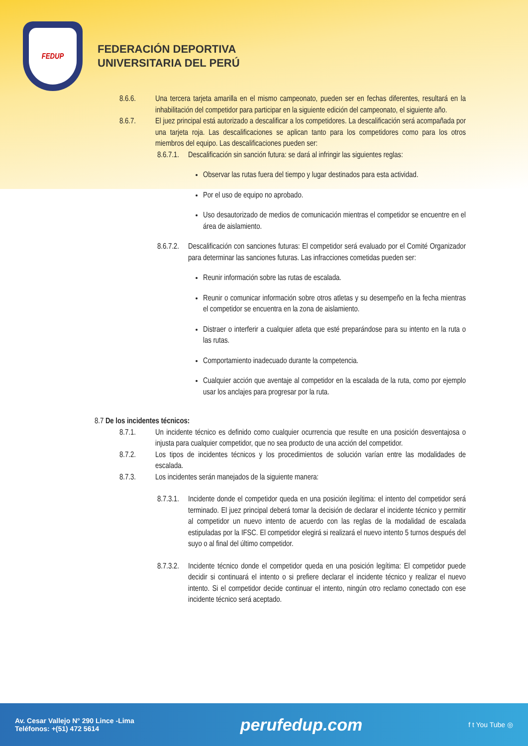FEDUP
FEDERACIÓN DEPORTIVA
UNIVERSITARIA DEL PERÚ
8.6.6. Una tercera tarjeta amarilla en el mismo campeonato, pueden ser en fechas diferentes, resultará en la inhabilitación del competidor para participar en la siguiente edición del campeonato, el siguiente año.
8.6.7. El juez principal está autorizado a descalificar a los competidores. La descalificación será acompañada por una tarjeta roja. Las descalificaciones se aplican tanto para los competidores como para los otros miembros del equipo. Las descalificaciones pueden ser:
8.6.7.1.
Descalificación sin sanción futura: se dará al infringir las siguientes reglas:
Observar las rutas fuera del tiempo y lugar destinados para esta actividad.
Por el uso de equipo no aprobado.
Uso desautorizado de medios de comunicación mientras el competidor se encuentre en el área de aislamiento.
8.6.7.2.
Descalificación con sanciones futuras: El competidor será evaluado por el Comité Organizador para determinar las sanciones futuras. Las infracciones cometidas pueden ser:
Reunir información sobre las rutas de escalada.
Reunir o comunicar información sobre otros atletas y su desempeño en la fecha mientras el competidor se encuentra en la zona de aislamiento.
Distraer o interferir a cualquier atleta que esté preparándose para su intento en la ruta o las rutas.
Comportamiento inadecuado durante la competencia.
Cualquier acción que aventaje al competidor en la escalada de la ruta, como por ejemplo usar los anclajes para progresar por la ruta.
8.7 De los incidentes técnicos:
8.7.1. Un incidente técnico es definido como cualquier ocurrencia que resulte en una posición desventajosa o injusta para cualquier competidor, que no sea producto de una acción del competidor.
8.7.2. Los tipos de incidentes técnicos y los procedimientos de solución varían entre las modalidades de escalada.
8.7.3. Los incidentes serán manejados de la siguiente manera:
8.7.3.1.
Incidente donde el competidor queda en una posición ilegítima: el intento del competidor será terminado. El juez principal deberá tomar la decisión de declarar el incidente técnico y permitir al competidor un nuevo intento de acuerdo con las reglas de la modalidad de escalada estipuladas por la IFSC. El competidor elegirá si realizará el nuevo intento 5 turnos después del suyo o al final del último competidor.
8.7.3.2.
Incidente técnico donde el competidor queda en una posición legítima: El competidor puede decidir si continuará el intento o si prefiere declarar el incidente técnico y realizar el nuevo intento. Si el competidor decide continuar el intento, ningún otro reclamo conectado con ese incidente técnico será aceptado.
Av. Cesar Vallejo N° 290 Lince -Lima
Teléfonos: +(51) 472 5614
perufedup.com
f t You Tube ◎